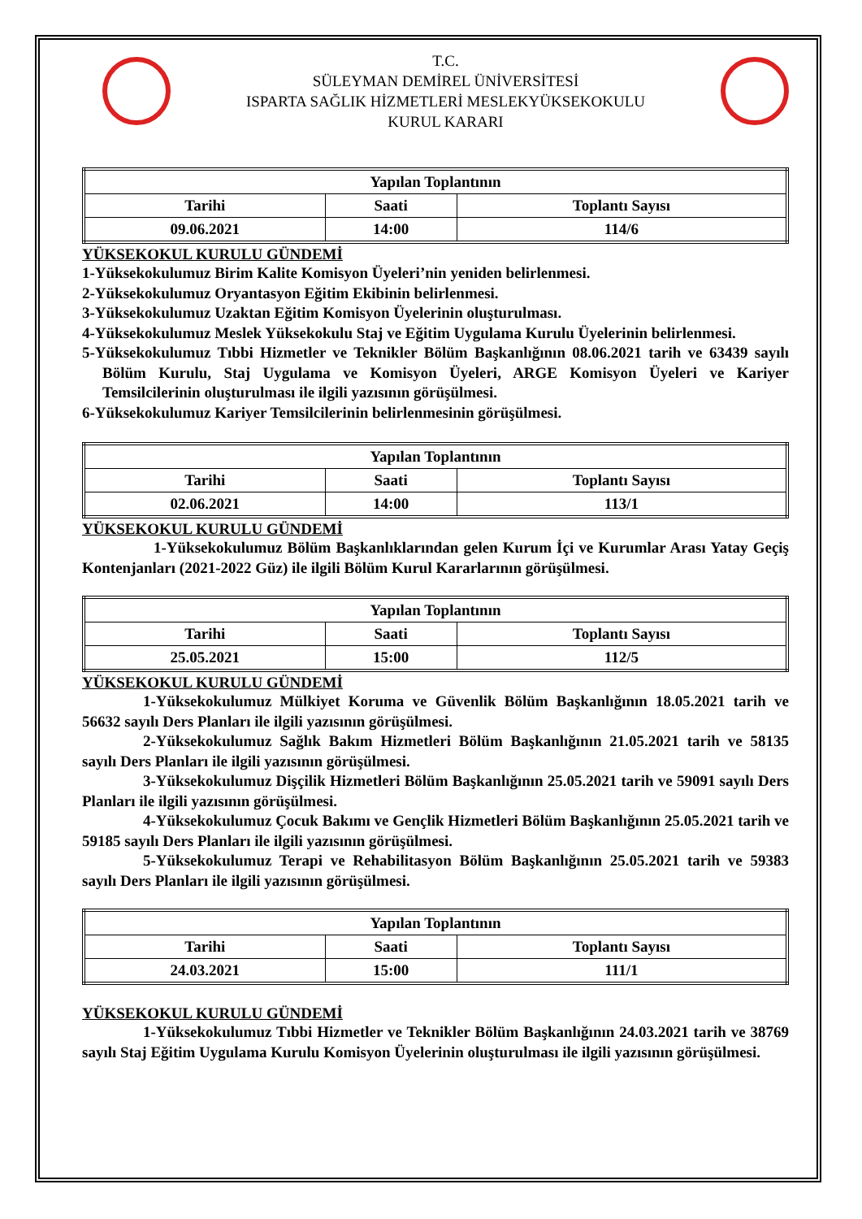T.C.
SÜLEYMAN DEMİREL ÜNİVERSİTESİ
ISPARTA SAĞLIK HİZMETLERİ MESLEKYÜKSEKOKULU
KURUL KARARI
| Yapılan Toplantının | | |
| --- | --- | --- |
| Tarihi | Saati | Toplantı Sayısı |
| 09.06.2021 | 14:00 | 114/6 |
YÜKSEKOKUL KURULU GÜNDEMİ
1-Yüksekokulumuz Birim Kalite Komisyon Üyeleri’nin yeniden belirlenmesi.
2-Yüksekokulumuz Oryantasyon Eğitim Ekibinin belirlenmesi.
3-Yüksekokulumuz Uzaktan Eğitim Komisyon Üyelerinin oluşturulması.
4-Yüksekokulumuz Meslek Yüksekokulu Staj ve Eğitim Uygulama Kurulu Üyelerinin belirlenmesi.
5-Yüksekokulumuz Tıbbi Hizmetler ve Teknikler Bölüm Başkanlığının 08.06.2021 tarih ve 63439 sayılı Bölüm Kurulu, Staj Uygulama ve Komisyon Üyeleri, ARGE Komisyon Üyeleri ve Kariyer Temsilcilerinin oluşturulması ile ilgili yazısının görüşülmesi.
6-Yüksekokulumuz Kariyer Temsilcilerinin belirlenmesinin görüşülmesi.
| Yapılan Toplantının | | |
| --- | --- | --- |
| Tarihi | Saati | Toplantı Sayısı |
| 02.06.2021 | 14:00 | 113/1 |
YÜKSEKOKUL KURULU GÜNDEMİ
1-Yüksekokulumuz Bölüm Başkanlıklarından gelen Kurum İçi ve Kurumlar Arası Yatay Geçiş Kontenjanları (2021-2022 Güz) ile ilgili Bölüm Kurul Kararlarının görüşülmesi.
| Yapılan Toplantının | | |
| --- | --- | --- |
| Tarihi | Saati | Toplantı Sayısı |
| 25.05.2021 | 15:00 | 112/5 |
YÜKSEKOKUL KURULU GÜNDEMİ
1-Yüksekokulumuz Mülkiyet Koruma ve Güvenlik Bölüm Başkanlığının 18.05.2021 tarih ve 56632 sayılı Ders Planları ile ilgili yazısının görüşülmesi.
2-Yüksekokulumuz Sağlık Bakım Hizmetleri Bölüm Başkanlığının 21.05.2021 tarih ve 58135 sayılı Ders Planları ile ilgili yazısının görüşülmesi.
3-Yüksekokulumuz Dişçilik Hizmetleri Bölüm Başkanlığının 25.05.2021 tarih ve 59091 sayılı Ders Planları ile ilgili yazısının görüşülmesi.
4-Yüksekokulumuz Çocuk Bakımı ve Gençlik Hizmetleri Bölüm Başkanlığının 25.05.2021 tarih ve 59185 sayılı Ders Planları ile ilgili yazısının görüşülmesi.
5-Yüksekokulumuz Terapi ve Rehabilitasyon Bölüm Başkanlığının 25.05.2021 tarih ve 59383 sayılı Ders Planları ile ilgili yazısının görüşülmesi.
| Yapılan Toplantının | | |
| --- | --- | --- |
| Tarihi | Saati | Toplantı Sayısı |
| 24.03.2021 | 15:00 | 111/1 |
YÜKSEKOKUL KURULU GÜNDEMİ
1-Yüksekokulumuz Tıbbi Hizmetler ve Teknikler Bölüm Başkanlığının 24.03.2021 tarih ve 38769 sayılı Staj Eğitim Uygulama Kurulu Komisyon Üyelerinin oluşturulması ile ilgili yazısının görüşülmesi.